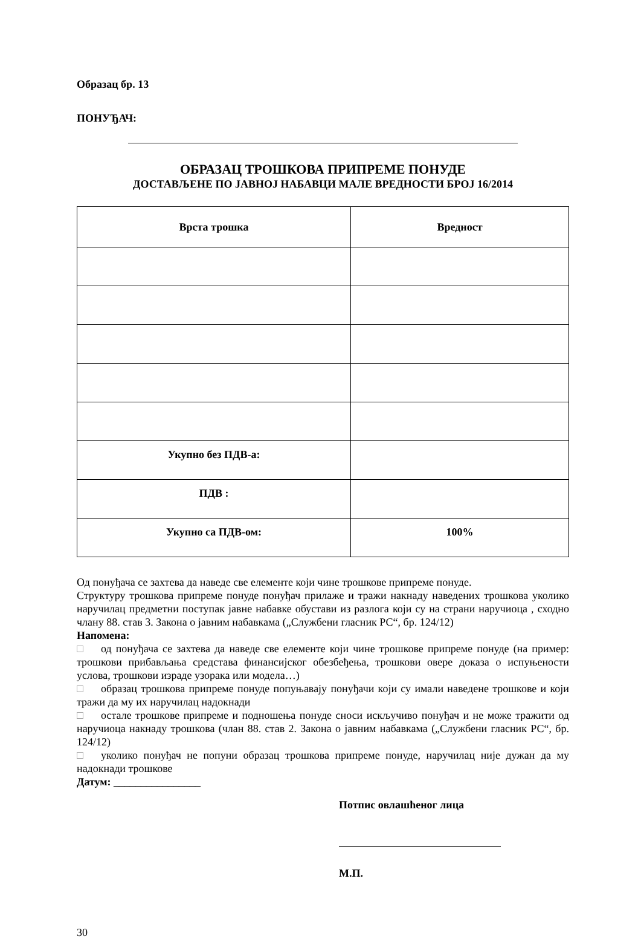Образац бр. 13
ПОНУЂАЧ:
ОБРАЗАЦ ТРОШКОВА ПРИПРЕМЕ ПОНУДЕ
ДОСТАВЉЕНЕ ПО ЈАВНОЈ НАБАВЦИ МАЛЕ ВРЕДНОСТИ БРОЈ 16/2014
| Врста трошка | Вредност |
| --- | --- |
| Укупно без ПДВ-а: | |
| ПДВ : | |
| Укупно са ПДВ-ом: | 100% |
Од понуђача се захтева да наведе све елементе који чине трошкове припреме понуде.
Структуру трошкова припреме понуде понуђач прилаже и тражи накнаду наведених трошкова уколико наручилац предметни поступак јавне набавке обустави из разлога који су на страни наручиоца , сходно члану 88. став 3. Закона о јавним набавкама („Службени гласник РС“, бр. 124/12)
Напомена:
□ од понуђача се захтева да наведе све елементе који чине трошкове припреме понуде (на пример: трошкови прибављања средстава финансијског обезбеђења, трошкови овере доказа о испуњености услова, трошкови израде узорака или модела…)
□ образац трошкова припреме понуде попуњавају понуђачи који су имали наведене трошкове и који тражи да му их наручилац надокнади
□ остале трошкове припреме и подношења понуде сноси искључиво понуђач и не може тражити од наручиоца накнаду трошкова (члан 88. став 2. Закона о јавним набавкама („Службени гласник РС“, бр. 124/12)
□ уколико понуђач не попуни образац трошкова припреме понуде, наручилац није дужан да му надокнади трошкове
Датум: ________________
Потпис овлашћеног лица
М.П.
30